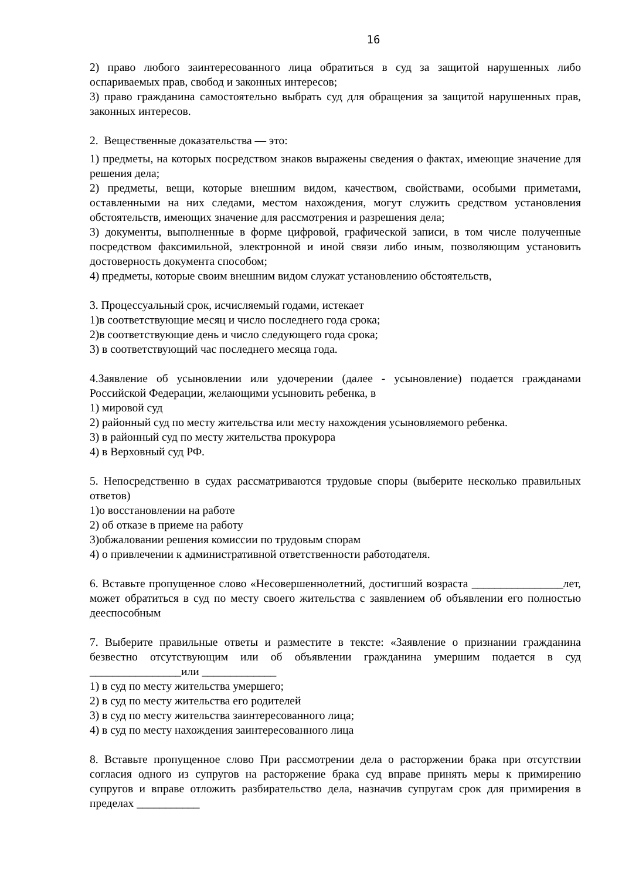16
2) право любого заинтересованного лица обратиться в суд за защитой нарушенных либо оспариваемых прав, свобод и законных интересов;
3) право гражданина самостоятельно выбрать суд для обращения за защитой нарушенных прав, законных интересов.
2. Вещественные доказательства — это:
1) предметы, на которых посредством знаков выражены сведения о фактах, имеющие значение для решения дела;
2) предметы, вещи, которые внешним видом, качеством, свойствами, особыми приметами, оставленными на них следами, местом нахождения, могут служить средством установления обстоятельств, имеющих значение для рассмотрения и разрешения дела;
3) документы, выполненные в форме цифровой, графической записи, в том числе полученные посредством факсимильной, электронной и иной связи либо иным, позволяющим установить достоверность документа способом;
4) предметы, которые своим внешним видом служат установлению обстоятельств,
3. Процессуальный срок, исчисляемый годами, истекает
1)в соответствующие месяц и число последнего года срока;
2)в соответствующие день и число следующего года срока;
3) в соответствующий час последнего месяца года.
4.Заявление об усыновлении или удочерении (далее - усыновление) подается гражданами Российской Федерации, желающими усыновить ребенка, в
1) мировой суд
2) районный суд по месту жительства или месту нахождения усыновляемого ребенка.
3) в районный суд по месту жительства прокурора
4) в Верховный суд РФ.
5. Непосредственно в судах рассматриваются трудовые споры (выберите несколько правильных ответов)
1)о восстановлении на работе
2) об отказе в приеме на работу
3)обжаловании решения комиссии по трудовым спорам
4) о привлечении к административной ответственности работодателя.
6. Вставьте пропущенное слово «Несовершеннолетний, достигший возраста ________________лет, может обратиться в суд по месту своего жительства с заявлением об объявлении его полностью дееспособным
7. Выберите правильные ответы и разместите в тексте: «Заявление о признании гражданина безвестно отсутствующим или об объявлении гражданина умершим подается в суд ________________или _____________
1) в суд по месту жительства умершего;
2) в суд по месту жительства его родителей
3) в суд по месту жительства заинтересованного лица;
4) в суд по месту нахождения заинтересованного лица
8. Вставьте пропущенное слово При рассмотрении дела о расторжении брака при отсутствии согласия одного из супругов на расторжение брака суд вправе принять меры к примирению супругов и вправе отложить разбирательство дела, назначив супругам срок для примирения в пределах ___________